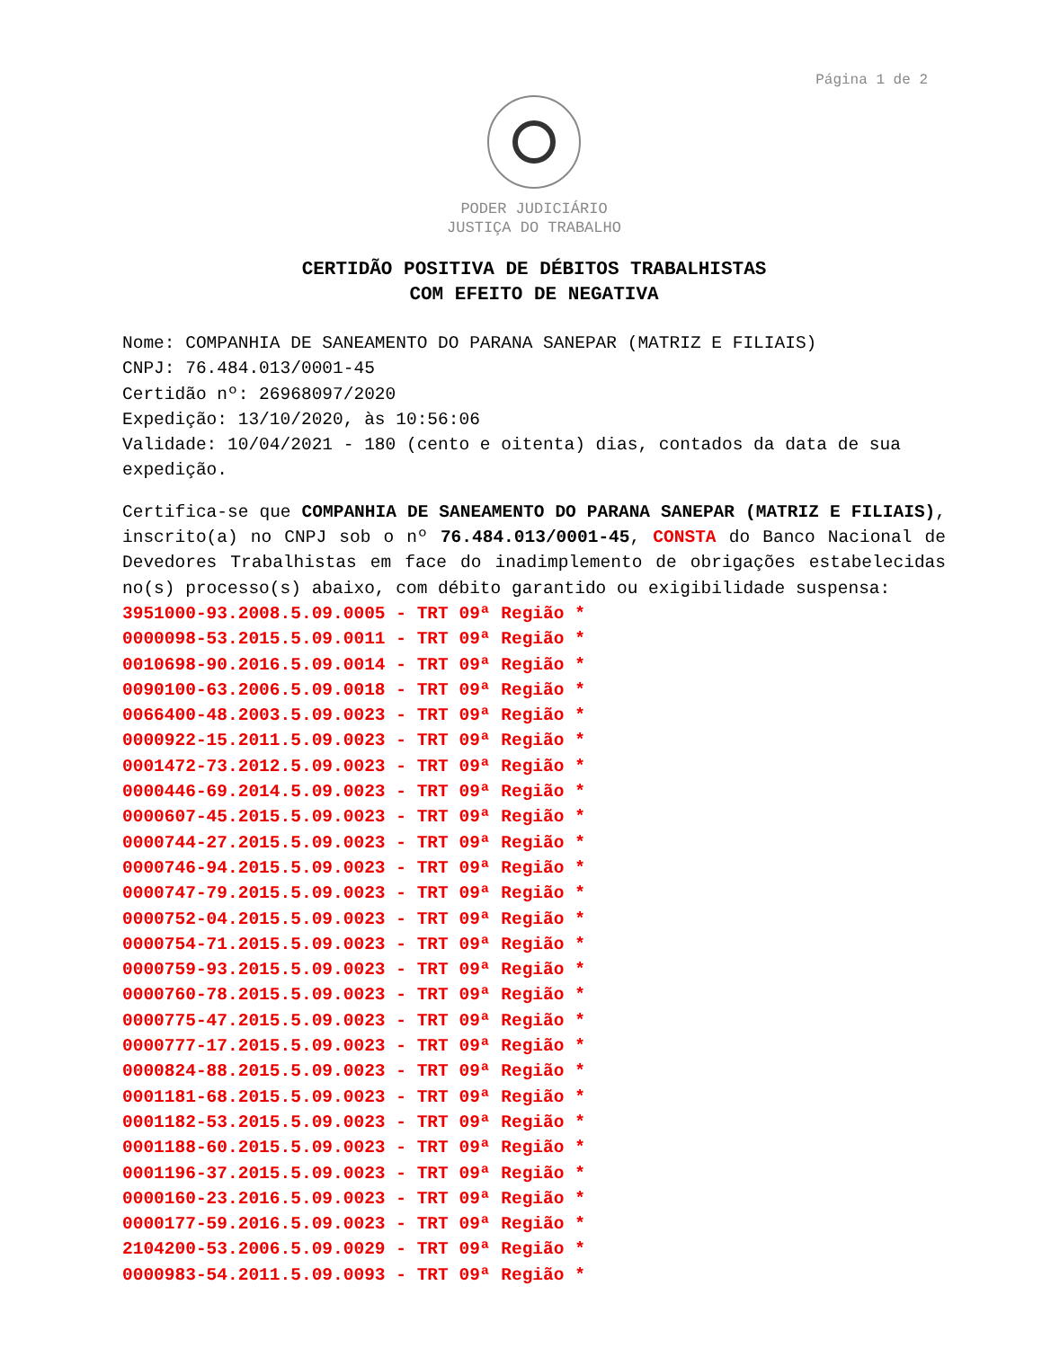Página 1 de 2
PODER JUDICIÁRIO
JUSTIÇA DO TRABALHO
CERTIDÃO POSITIVA DE DÉBITOS TRABALHISTAS
COM EFEITO DE NEGATIVA
Nome: COMPANHIA DE SANEAMENTO DO PARANA SANEPAR (MATRIZ E FILIAIS)
CNPJ: 76.484.013/0001-45
Certidão nº: 26968097/2020
Expedição: 13/10/2020, às 10:56:06
Validade: 10/04/2021 - 180 (cento e oitenta) dias, contados da data de sua expedição.
Certifica-se que COMPANHIA DE SANEAMENTO DO PARANA SANEPAR (MATRIZ E FILIAIS), inscrito(a) no CNPJ sob o nº 76.484.013/0001-45, CONSTA do Banco Nacional de Devedores Trabalhistas em face do inadimplemento de obrigações estabelecidas no(s) processo(s) abaixo, com débito garantido ou exigibilidade suspensa:
3951000-93.2008.5.09.0005 - TRT 09ª Região *
0000098-53.2015.5.09.0011 - TRT 09ª Região *
0010698-90.2016.5.09.0014 - TRT 09ª Região *
0090100-63.2006.5.09.0018 - TRT 09ª Região *
0066400-48.2003.5.09.0023 - TRT 09ª Região *
0000922-15.2011.5.09.0023 - TRT 09ª Região *
0001472-73.2012.5.09.0023 - TRT 09ª Região *
0000446-69.2014.5.09.0023 - TRT 09ª Região *
0000607-45.2015.5.09.0023 - TRT 09ª Região *
0000744-27.2015.5.09.0023 - TRT 09ª Região *
0000746-94.2015.5.09.0023 - TRT 09ª Região *
0000747-79.2015.5.09.0023 - TRT 09ª Região *
0000752-04.2015.5.09.0023 - TRT 09ª Região *
0000754-71.2015.5.09.0023 - TRT 09ª Região *
0000759-93.2015.5.09.0023 - TRT 09ª Região *
0000760-78.2015.5.09.0023 - TRT 09ª Região *
0000775-47.2015.5.09.0023 - TRT 09ª Região *
0000777-17.2015.5.09.0023 - TRT 09ª Região *
0000824-88.2015.5.09.0023 - TRT 09ª Região *
0001181-68.2015.5.09.0023 - TRT 09ª Região *
0001182-53.2015.5.09.0023 - TRT 09ª Região *
0001188-60.2015.5.09.0023 - TRT 09ª Região *
0001196-37.2015.5.09.0023 - TRT 09ª Região *
0000160-23.2016.5.09.0023 - TRT 09ª Região *
0000177-59.2016.5.09.0023 - TRT 09ª Região *
2104200-53.2006.5.09.0029 - TRT 09ª Região *
0000983-54.2011.5.09.0093 - TRT 09ª Região *